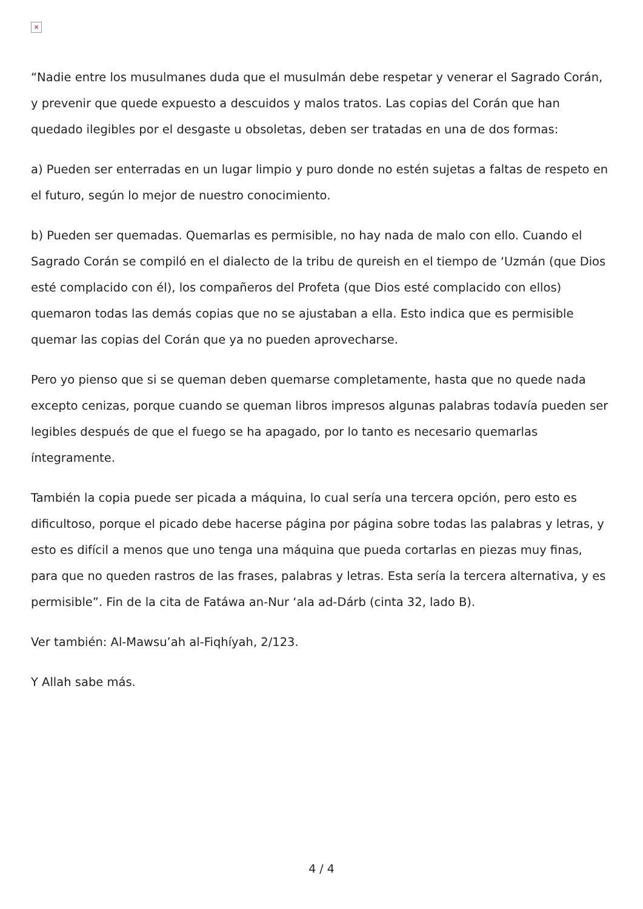×
“Nadie entre los musulmanes duda que el musulmán debe respetar y venerar el Sagrado Corán, y prevenir que quede expuesto a descuidos y malos tratos. Las copias del Corán que han quedado ilegibles por el desgaste u obsoletas, deben ser tratadas en una de dos formas:
a) Pueden ser enterradas en un lugar limpio y puro donde no estén sujetas a faltas de respeto en el futuro, según lo mejor de nuestro conocimiento.
b) Pueden ser quemadas. Quemarlas es permisible, no hay nada de malo con ello. Cuando el Sagrado Corán se compiló en el dialecto de la tribu de qureish en el tiempo de ‘Uzmán (que Dios esté complacido con él), los compañeros del Profeta (que Dios esté complacido con ellos) quemaron todas las demás copias que no se ajustaban a ella. Esto indica que es permisible quemar las copias del Corán que ya no pueden aprovecharse.
Pero yo pienso que si se queman deben quemarse completamente, hasta que no quede nada excepto cenizas, porque cuando se queman libros impresos algunas palabras todavía pueden ser legibles después de que el fuego se ha apagado, por lo tanto es necesario quemarlas íntegramente.
También la copia puede ser picada a máquina, lo cual sería una tercera opción, pero esto es dificultoso, porque el picado debe hacerse página por página sobre todas las palabras y letras, y esto es difícil a menos que uno tenga una máquina que pueda cortarlas en piezas muy finas, para que no queden rastros de las frases, palabras y letras. Esta sería la tercera alternativa, y es permisible”. Fin de la cita de Fatáwa an-Nur ‘ala ad-Dárb (cinta 32, lado B).
Ver también: Al-Mawsu’ah al-Fiqhíyah, 2/123.
Y Allah sabe más.
4 / 4